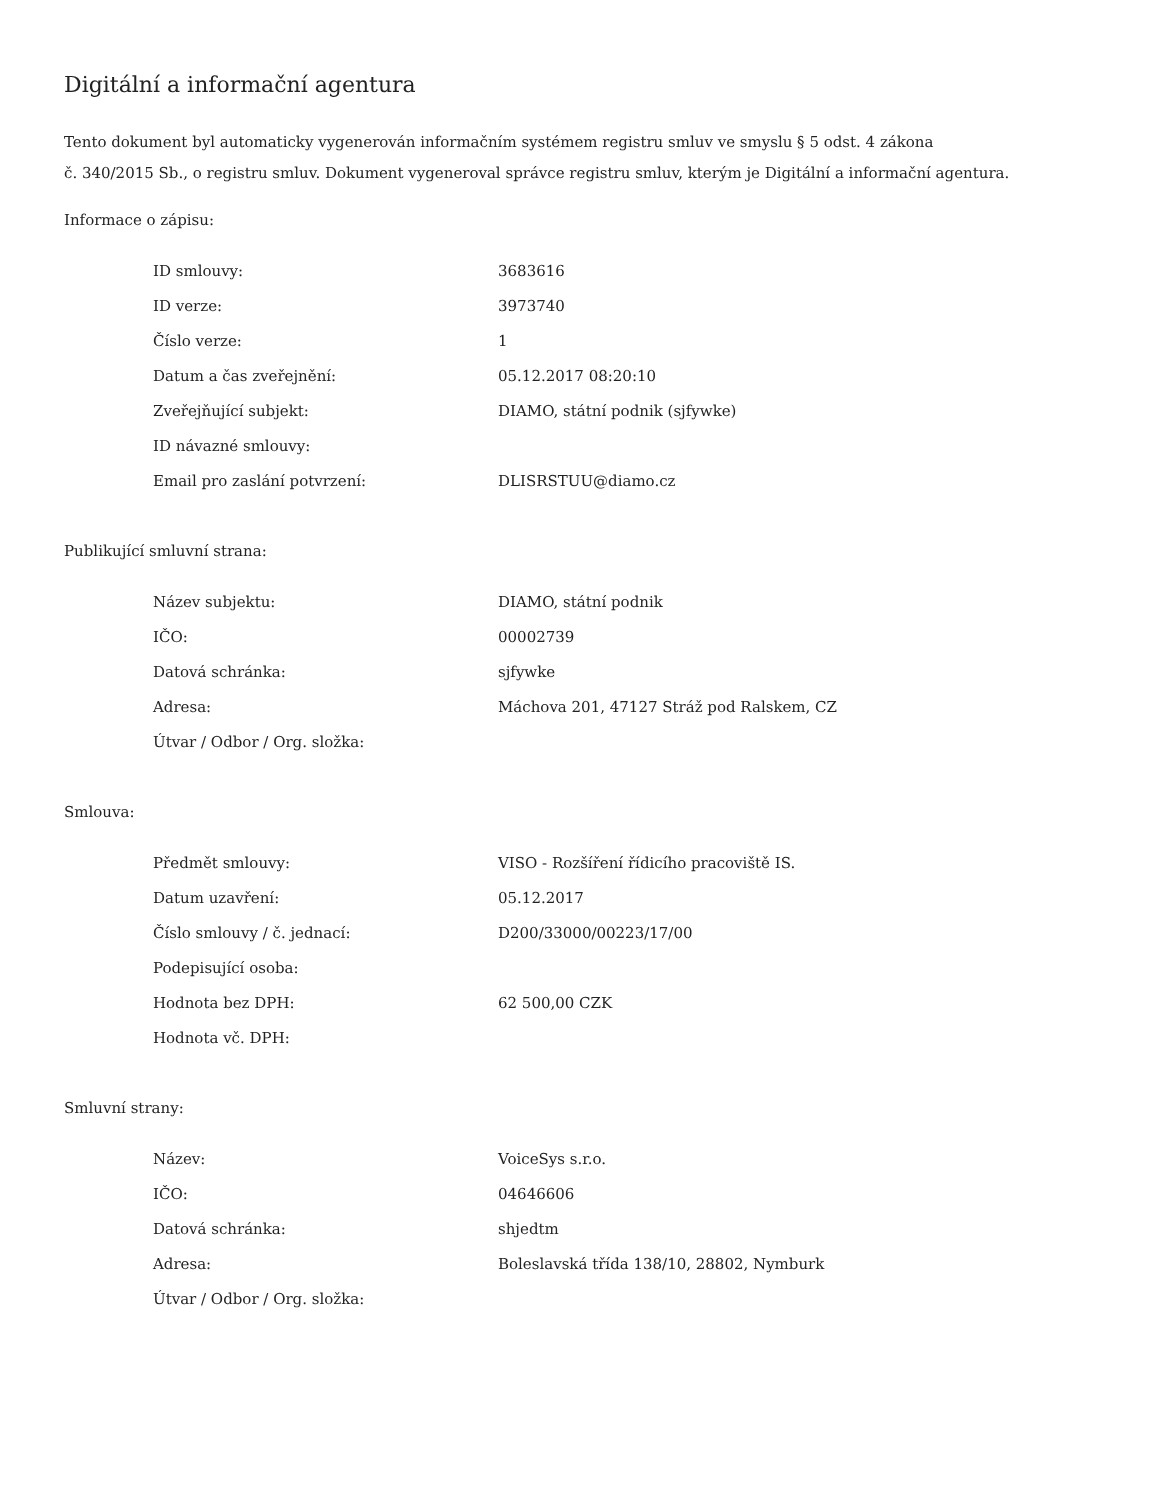Digitální a informační agentura
Tento dokument byl automaticky vygenerován informačním systémem registru smluv ve smyslu § 5 odst. 4 zákona
č. 340/2015 Sb., o registru smluv. Dokument vygeneroval správce registru smluv, kterým je Digitální a informační agentura.
Informace o zápisu:
| ID smlouvy: | 3683616 |
| ID verze: | 3973740 |
| Číslo verze: | 1 |
| Datum a čas zveřejnění: | 05.12.2017 08:20:10 |
| Zveřejňující subjekt: | DIAMO, státní podnik (sjfywke) |
| ID návazné smlouvy: | |
| Email pro zaslání potvrzení: | DLISRSTUU@diamo.cz |
Publikující smluvní strana:
| Název subjektu: | DIAMO, státní podnik |
| IČO: | 00002739 |
| Datová schránka: | sjfywke |
| Adresa: | Máchova 201, 47127 Stráž pod Ralskem, CZ |
| Útvar / Odbor / Org. složka: | |
Smlouva:
| Předmět smlouvy: | VISO - Rozšíření řídicího pracoviště IS. |
| Datum uzavření: | 05.12.2017 |
| Číslo smlouvy / č. jednací: | D200/33000/00223/17/00 |
| Podepisující osoba: | |
| Hodnota bez DPH: | 62 500,00 CZK |
| Hodnota vč. DPH: | |
Smluvní strany:
| Název: | VoiceSys s.r.o. |
| IČO: | 04646606 |
| Datová schránka: | shjedtm |
| Adresa: | Boleslavská třída 138/10, 28802, Nymburk |
| Útvar / Odbor / Org. složka: | |